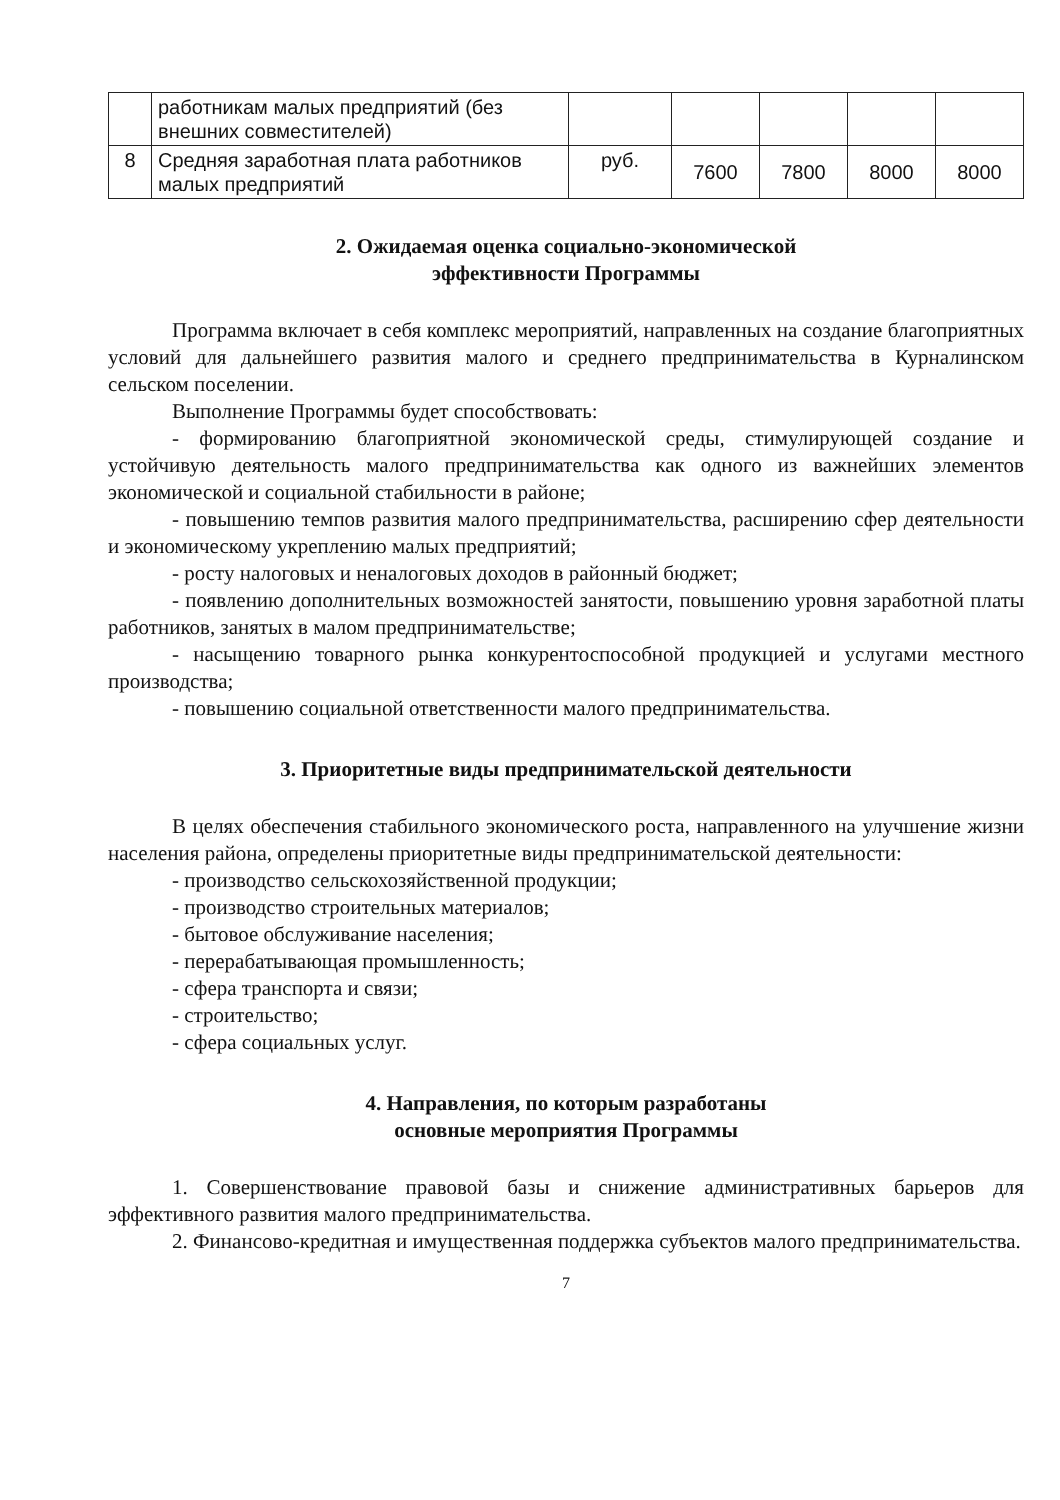| | работникам малых предприятий (без внешних совместителей) | | | | | |
| 8 | Средняя заработная плата работников малых предприятий | руб. | 7600 | 7800 | 8000 | 8000 |
2. Ожидаемая оценка социально-экономической
эффективности Программы
Программа включает в себя комплекс мероприятий, направленных на создание благоприятных условий для дальнейшего развития малого и среднего предпринимательства в Курналинском сельском поселении.
Выполнение Программы будет способствовать:
- формированию благоприятной экономической среды, стимулирующей создание и устойчивую деятельность малого предпринимательства как одного из важнейших элементов экономической и социальной стабильности в районе;
- повышению темпов развития малого предпринимательства, расширению сфер деятельности и экономическому укреплению малых предприятий;
- росту налоговых и неналоговых доходов в районный бюджет;
- появлению дополнительных возможностей занятости, повышению уровня заработной платы работников, занятых в малом предпринимательстве;
- насыщению товарного рынка конкурентоспособной продукцией и услугами местного производства;
- повышению социальной ответственности малого предпринимательства.
3. Приоритетные виды предпринимательской деятельности
В целях обеспечения стабильного экономического роста, направленного на улучшение жизни населения района, определены приоритетные виды предпринимательской деятельности:
- производство сельскохозяйственной продукции;
- производство строительных материалов;
- бытовое обслуживание населения;
- перерабатывающая промышленность;
- сфера транспорта и связи;
- строительство;
- сфера социальных услуг.
4. Направления, по которым разработаны
основные мероприятия Программы
1. Совершенствование правовой базы и снижение административных барьеров для эффективного развития малого предпринимательства.
2. Финансово-кредитная и имущественная поддержка субъектов малого предпринимательства.
7